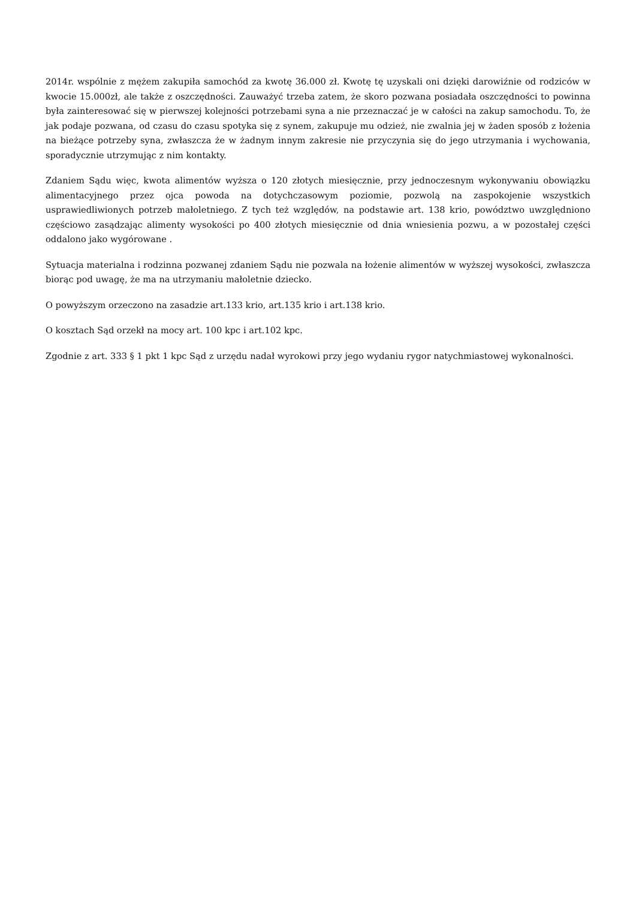2014r. wspólnie z mężem zakupiła samochód za kwotę 36.000 zł. Kwotę tę uzyskali oni dzięki darowiźnie od rodziców w kwocie 15.000zł, ale także z oszczędności. Zauważyć trzeba zatem, że skoro pozwana posiadała oszczędności to powinna była zainteresować się w pierwszej kolejności potrzebami syna a nie przeznaczać je w całości na zakup samochodu. To, że jak podaje pozwana, od czasu do czasu spotyka się z synem, zakupuje mu odzież, nie zwalnia jej w żaden sposób z łożenia na bieżące potrzeby syna, zwłaszcza że w żadnym innym zakresie nie przyczynia się do jego utrzymania i wychowania, sporadycznie utrzymując z nim kontakty.
Zdaniem Sądu więc, kwota alimentów wyższa o 120 złotych miesięcznie, przy jednoczesnym wykonywaniu obowiązku alimentacyjnego przez ojca powoda na dotychczasowym poziomie, pozwolą na zaspokojenie wszystkich usprawiedliwionych potrzeb małoletniego. Z tych też względów, na podstawie art. 138 krio, powództwo uwzględniono częściowo zasądzając alimenty wysokości po 400 złotych miesięcznie od dnia wniesienia pozwu, a w pozostałej części oddalono jako wygórowane .
Sytuacja materialna i rodzinna pozwanej zdaniem Sądu nie pozwala na łożenie alimentów w wyższej wysokości, zwłaszcza biorąc pod uwagę, że ma na utrzymaniu małoletnie dziecko.
O powyższym orzeczono na zasadzie art.133 krio, art.135 krio i art.138 krio.
O kosztach Sąd orzekł na mocy art. 100 kpc i art.102 kpc.
Zgodnie z art. 333 § 1 pkt 1 kpc Sąd z urzędu nadał wyrokowi przy jego wydaniu rygor natychmiastowej wykonalności.